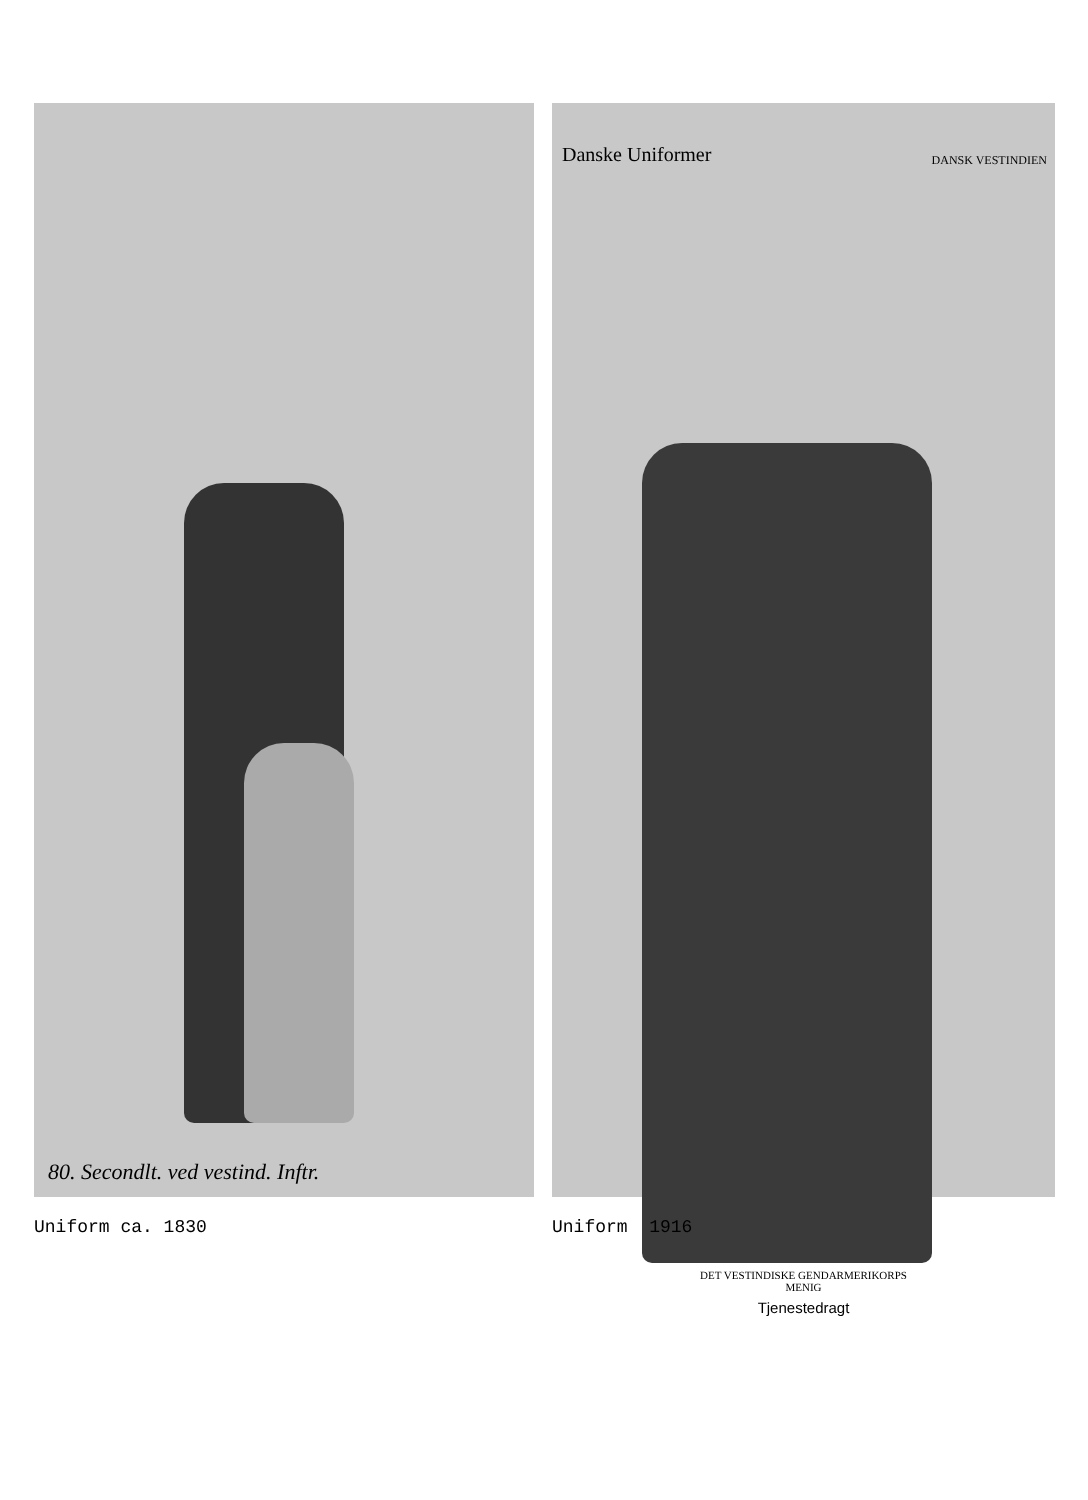80. Secondlt. ved vestind. Inftr.
Danske Uniformer DANSK VESTINDIEN
DET VESTINDISKE GENDARMERIKORPS
MENIG
Tjenestedragt
Uniform ca. 1830 Uniform 1916